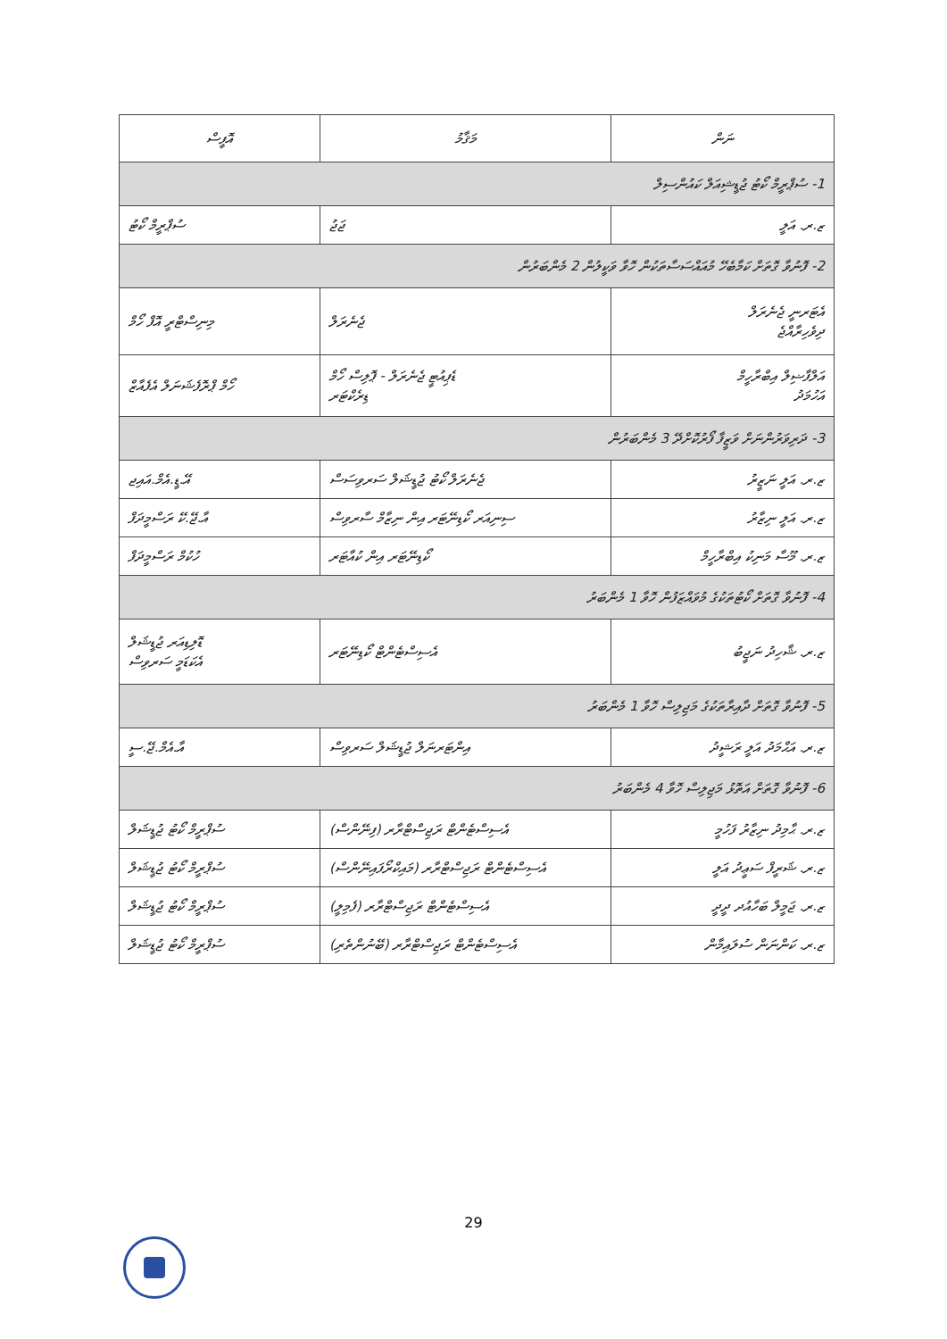| ނަން | މަޤާމު | އޮފީސް |
| --- | --- | --- |
| 1- ސުޕްރީމް ކޯޓު ޖުޑީޝިއަލް ކައުންސިލް | | |
| ޒ.ރ. އަލީ | ޖަޖު | ސުޕްރީމް ކޯޓު |
| 2- ފޮނުވާ ގޮތަށް ކަމާބެހޭ މުއައްސަސާތަކުން ހޮވާ ވަކީލުން 2 މެންބަރުން | | |
| އެޓަރނީ ޖެނެރަލް ދިވެހިރާއްޖެ | ޖެނެރަލް | މިނިސްޓްރީ އޮފް ހޯމް |
| އަލްފާޟިލް އިބްރާހީމް އަހުމަދު | ޑެޕިއުޓީ ޖެނެރަލް - ޕޮލިސް ހޯމް ޑިރެކްޓަރ | ހޯމް ޕްރޮފެޝަނަލް އެފެއާޒް |
| 3- ދަރިވަރުންނަށް ވަޒީފާ ފޯރުކޮށްދޭ 3 މެންބަރުން | | |
| ޒ.ރ. އަލީ ނަޒީރު | ޖެނެރަލް ކޯޓު ޖުޑީޝަލް ސަރވިސަސް | އޭ.ޑީ.އެމް.އައިޖ |
| ޒ.ރ. އަލީ ނިޒާރު | ސިނިއަރ ކޯޑިނޭޓަރ އިން ނިޒާމް ސާރވިސް | އާ.ޖޭ.ކޭ ރަސްމީދަފް |
| ޒ.ރ. މޫސާ މަނިކު އިބްރާހީމް | ކޯޑިނޭޓަރ އިން ކުއާޓަރ | ހުކުމް ރަސްމީދަފް |
| 4- ފޮނުވާ ގޮތަށް ކޯޓުތަކުގެ މުވައްޒަފުން ހޮވާ 1 މެންބަރު | | |
| ޒ.ރ. ޝާހިދު ނަޖީބު | އެސިސްޓެންޓް ކޯޑިނޭޓަރ | ޑޮލިޑިއަރ ޖުޑީޝަލް އެކަޑަމީ ސަރވިސް |
| 5- ފޮނުވާ ގޮތަށް ދާއިރާތަކުގެ މަޖިލިސް ހޮވާ 1 މެންބަރު | | |
| ޒ.ރ. އަޙްމަދު އަލީ ރަޝީދު | އިންޓަރނަލް ޖުޑީޝަލް ސަރވިސް | އާ.އެމް.ޖޭ.ސީ |
| 6- ފޮނުވާ ގޮތަށް އަތޮޅު މަޖިލިސް ހޮވާ 4 މެންބަރު | | |
| ޒ.ރ. ޙާމިދު ނިޒާރު ފަހުމީ | އެސިސްޓެންޓް ރަޖިސްޓްރާރ (ފިނޭންސް) | ސުޕްރީމް ކޯޓު ޖުޑީޝަލް |
| ޒ.ރ. ޝަރީފް ސަޢީދު އަލީ | އެސިސްޓެންޓް ރަޖިސްޓްރާރ (މައިކްރޯފައިނޭންސް) | ސުޕްރީމް ކޯޓު ޖުޑީޝަލް |
| ޒ.ރ. ޖަމީލް ބަހާއުދ ދީދީ | އެސިސްޓެންޓް ރަޖިސްޓްރާރ (ފެމިލީ) | ސުޕްރީމް ކޯޓު ޖުޑީޝަލް |
| ޒ.ރ. ކަންނަން ސުލައިމާން | އެސިސްޓެންޓް ރަޖިސްޓްރާރ (ބޭނުންތެރި) | ސުޕްރީމް ކޯޓު ޖުޑީޝަލް |
29